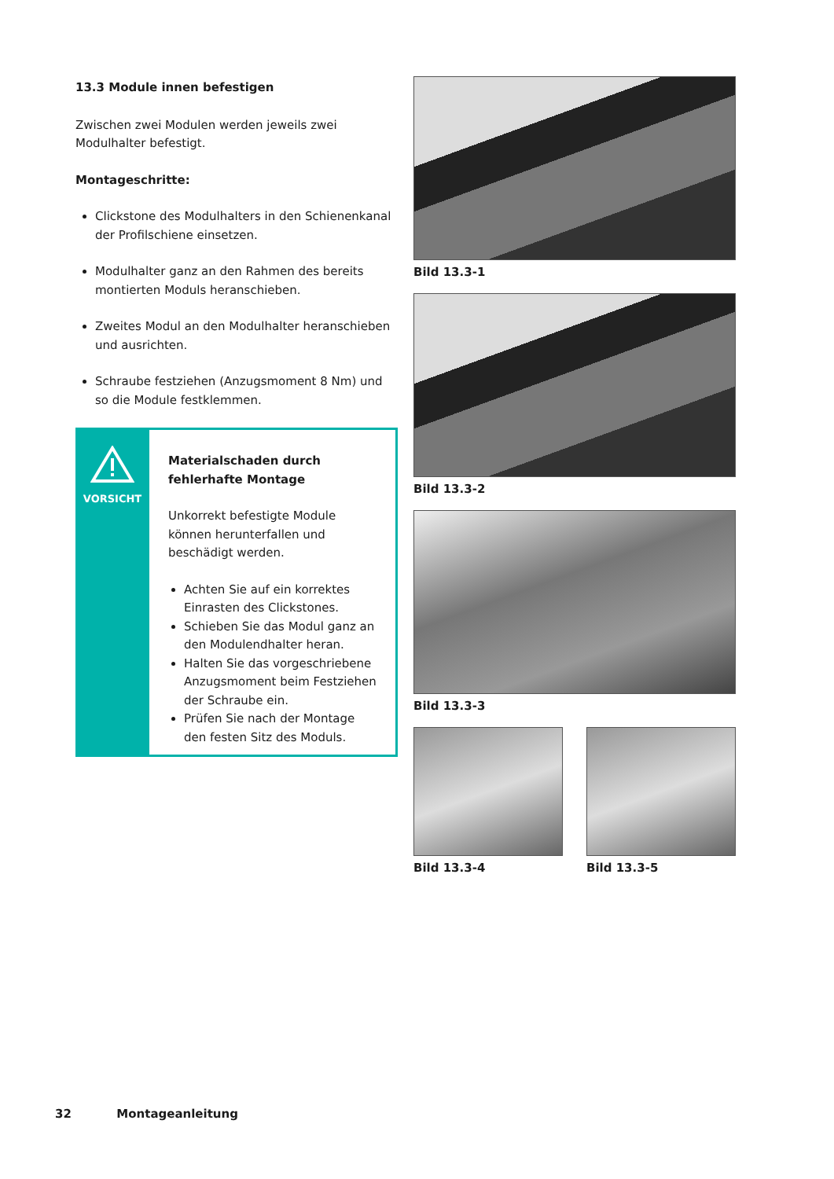13.3 Module innen befestigen
Zwischen zwei Modulen werden jeweils zwei Modulhalter befestigt.
Montageschritte:
Clickstone des Modulhalters in den Schienenkanal der Profilschiene einsetzen.
Modulhalter ganz an den Rahmen des bereits montierten Moduls heranschieben.
Zweites Modul an den Modulhalter heranschieben und ausrichten.
Schraube festziehen (Anzugsmoment 8 Nm) und so die Module festklemmen.
VORSICHT
Materialschaden durch fehlerhafte Montage
Unkorrekt befestigte Module können herunterfallen und beschädigt werden.
Achten Sie auf ein korrektes Einrasten des Clickstones.
Schieben Sie das Modul ganz an den Modulendhalter heran.
Halten Sie das vorgeschriebene Anzugsmoment beim Festziehen der Schraube ein.
Prüfen Sie nach der Montage den festen Sitz des Moduls.
Bild 13.3-1
Bild 13.3-2
Bild 13.3-3
Bild 13.3-4 Bild 13.3-5
32 Montageanleitung